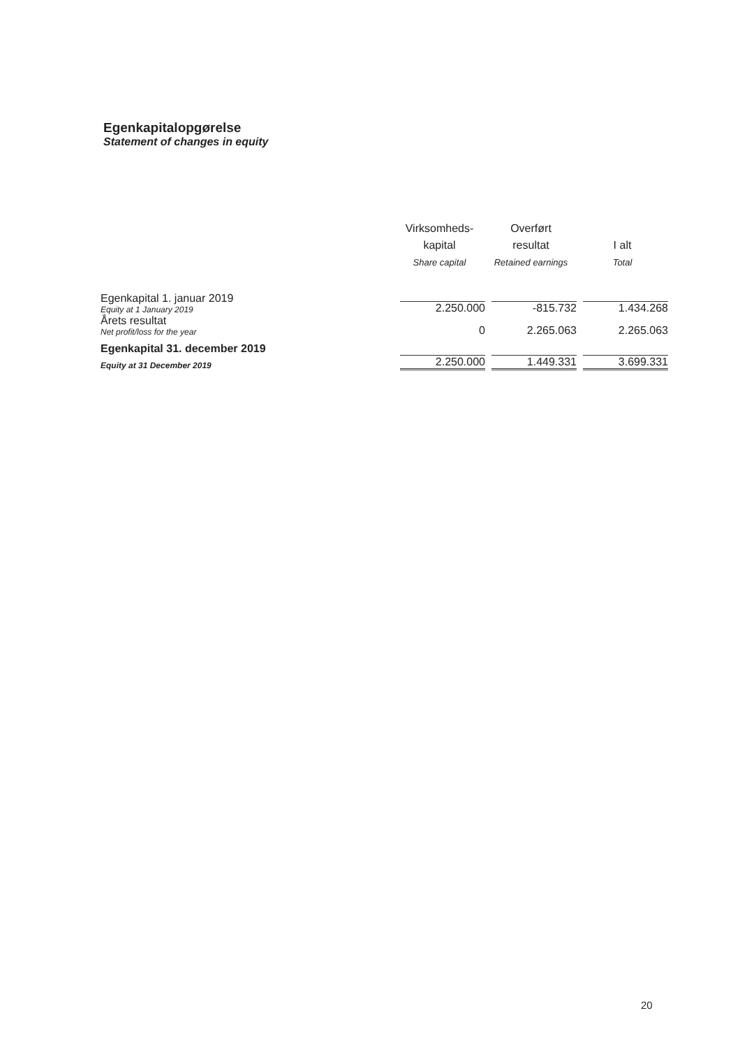Egenkapitalopgørelse
Statement of changes in equity
| | Virksomheds- kapital Share capital | Overført resultat Retained earnings | I alt Total |
| --- | --- | --- | --- |
| Egenkapital 1. januar 2019 Equity at 1 January 2019 | 2.250.000 | -815.732 | 1.434.268 |
| Årets resultat Net profit/loss for the year | 0 | 2.265.063 | 2.265.063 |
| Egenkapital 31. december 2019 Equity at 31 December 2019 | 2.250.000 | 1.449.331 | 3.699.331 |
20